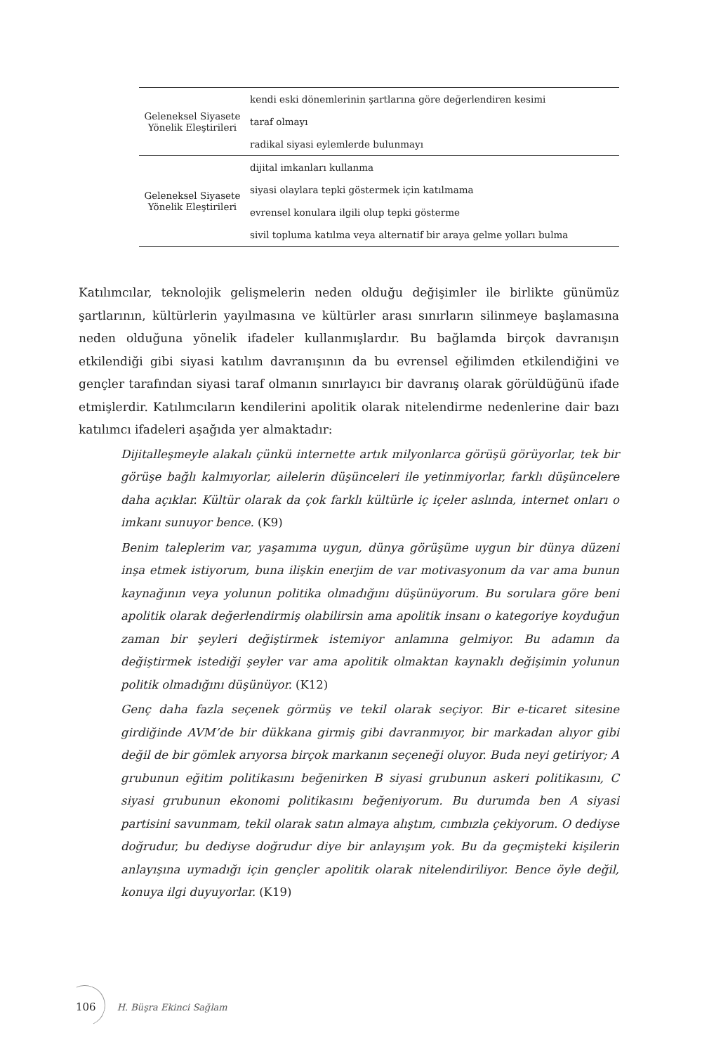| Geleneksel Siyasete Yönelik Eleştirileri | kendi eski dönemlerinin şartlarına göre değerlendiren kesimi |
| | taraf olmayı |
| | radikal siyasi eylemlerde bulunmayı |
| Geleneksel Siyasete Yönelik Eleştirileri | dijital imkanları kullanma |
| | siyasi olaylara tepki göstermek için katılmama |
| | evrensel konulara ilgili olup tepki gösterme |
| | sivil topluma katılma veya alternatif bir araya gelme yolları bulma |
Katılımcılar, teknolojik gelişmelerin neden olduğu değişimler ile birlikte günümüz şartlarının, kültürlerin yayılmasına ve kültürler arası sınırların silinmeye başlamasına neden olduğuna yönelik ifadeler kullanmışlardır. Bu bağlamda birçok davranışın etkilendiği gibi siyasi katılım davranışının da bu evrensel eğilimden etkilendiğini ve gençler tarafından siyasi taraf olmanın sınırlayıcı bir davranış olarak görüldüğünü ifade etmişlerdir. Katılımcıların kendilerini apolitik olarak nitelendirme nedenlerine dair bazı katılımcı ifadeleri aşağıda yer almaktadır:
Dijitalleşmeyle alakalı çünkü internette artık milyonlarca görüşü görüyorlar, tek bir görüşe bağlı kalmıyorlar, ailelerin düşünceleri ile yetinmiyorlar, farklı düşüncelere daha açıklar. Kültür olarak da çok farklı kültürle iç içeler aslında, internet onları o imkanı sunuyor bence. (K9)
Benim taleplerim var, yaşamıma uygun, dünya görüşüme uygun bir dünya düzeni inşa etmek istiyorum, buna ilişkin enerjim de var motivasyonum da var ama bunun kaynağının veya yolunun politika olmadığını düşünüyorum. Bu sorulara göre beni apolitik olarak değerlendirmiş olabilirsin ama apolitik insanı o kategoriye koyduğun zaman bir şeyleri değiştirmek istemiyor anlamına gelmiyor. Bu adamın da değiştirmek istediği şeyler var ama apolitik olmaktan kaynaklı değişimin yolunun politik olmadığını düşünüyor. (K12)
Genç daha fazla seçenek görmüş ve tekil olarak seçiyor. Bir e-ticaret sitesine girdiğinde AVM’de bir dükkana girmiş gibi davranmıyor, bir markadan alıyor gibi değil de bir gömlek arıyorsa birçok markanın seçeneği oluyor. Buda neyi getiriyor; A grubunun eğitim politikasını beğenirken B siyasi grubunun askeri politikasını, C siyasi grubunun ekonomi politikasını beğeniyorum. Bu durumda ben A siyasi partisini savunmam, tekil olarak satın almaya alıştım, cımbızla çekiyorum. O dediyse doğrudur, bu dediyse doğrudur diye bir anlayışım yok. Bu da geçmişteki kişilerin anlayışına uymadığı için gençler apolitik olarak nitelendiriliyor. Bence öyle değil, konuya ilgi duyuyorlar. (K19)
106 H. Büşra Ekinci Sağlam